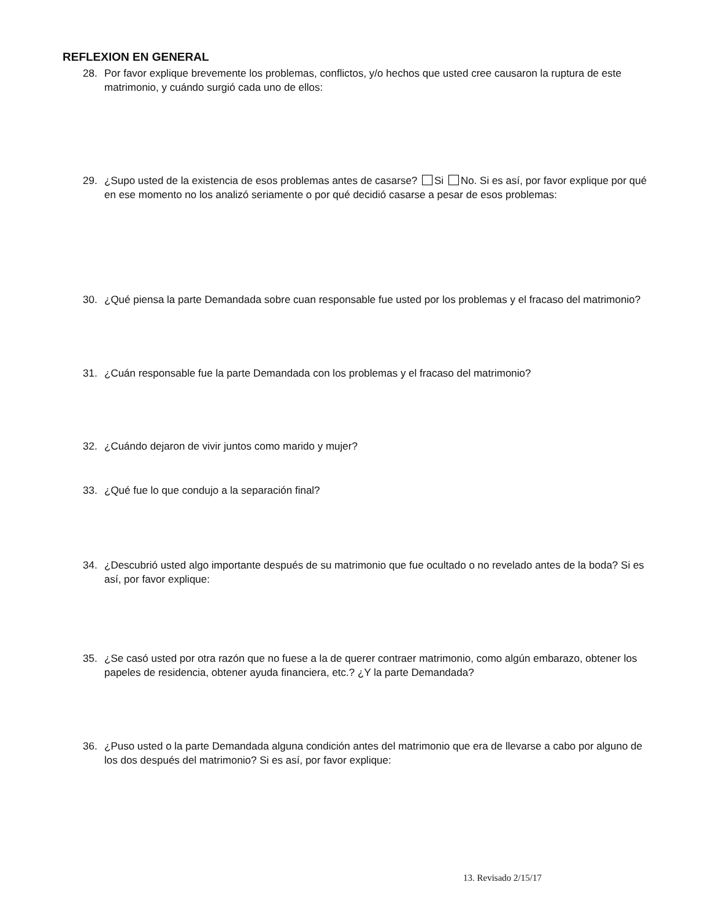REFLEXION EN GENERAL
28. Por favor explique brevemente los problemas, conflictos, y/o hechos que usted cree causaron la ruptura de este matrimonio, y cuándo surgió cada uno de ellos:
29. ¿Supo usted de la existencia de esos problemas antes de casarse? Si No. Si es así, por favor explique por qué en ese momento no los analizó seriamente o por qué decidió casarse a pesar de esos problemas:
30. ¿Qué piensa la parte Demandada sobre cuan responsable fue usted por los problemas y el fracaso del matrimonio?
31. ¿Cuán responsable fue la parte Demandada con los problemas y el fracaso del matrimonio?
32. ¿Cuándo dejaron de vivir juntos como marido y mujer?
33. ¿Qué fue lo que condujo a la separación final?
34. ¿Descubrió usted algo importante después de su matrimonio que fue ocultado o no revelado antes de la boda? Si es así, por favor explique:
35. ¿Se casó usted por otra razón que no fuese a la de querer contraer matrimonio, como algún embarazo, obtener los papeles de residencia, obtener ayuda financiera, etc.? ¿Y la parte Demandada?
36. ¿Puso usted o la parte Demandada alguna condición antes del matrimonio que era de llevarse a cabo por alguno de los dos después del matrimonio? Si es así, por favor explique:
13. Revisado 2/15/17